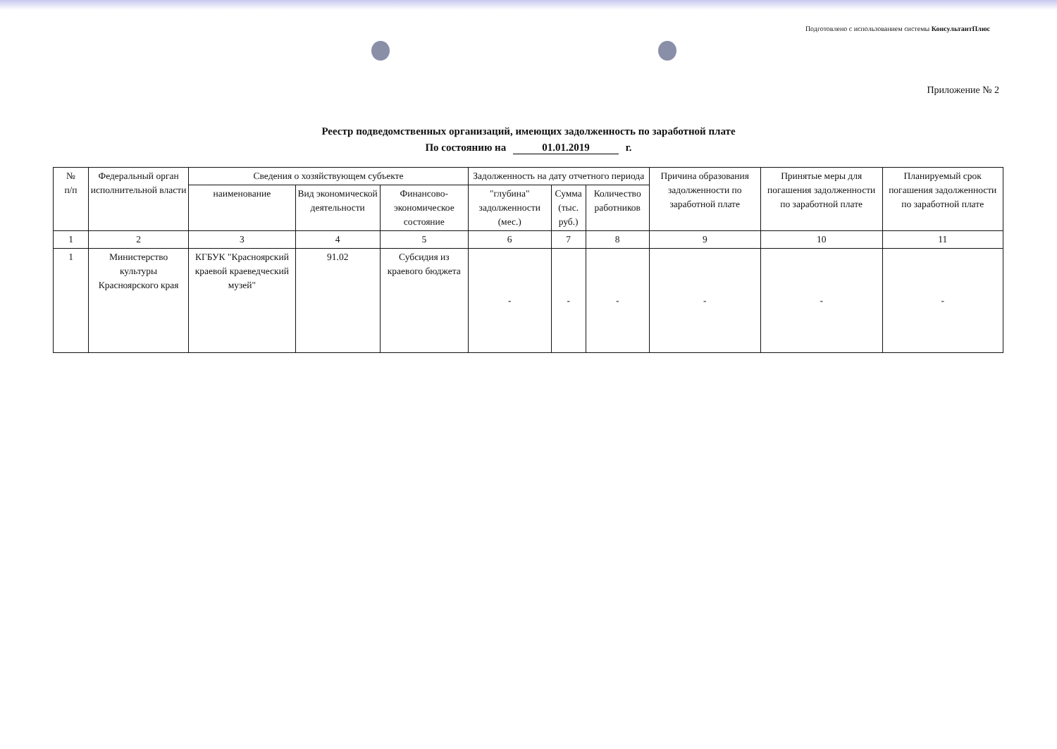Подготовлено с использованием системы КонсультантПлюс
Приложение № 2
Реестр подведомственных организаций, имеющих задолженность по заработной плате
По состоянию на 01.01.2019 г.
| № п/п | Федеральный орган исполнительной власти | Сведения о хозяйствующем субъекте | | | Задолженность на дату отчетного периода | | | Причина образования задолженности по заработной плате | Принятые меры для погашения задолженности по заработной плате | Планируемый срок погашения задолженности по заработной плате |
| --- | --- | --- | --- | --- | --- | --- | --- | --- | --- | --- |
| | | наименование | Вид экономической деятельности | Финансово-экономическое состояние | "глубина" задолженности (мес.) | Сумма (тыс. руб.) | Количество работников | | | |
| 1 | 2 | 3 | 4 | 5 | 6 | 7 | 8 | 9 | 10 | 11 |
| 1 | Министерство культуры Красноярского края | КГБУК "Красноярский краевой краеведческий музей" | 91.02 | Субсидия из краевого бюджета | - | - | - | - | - | - |